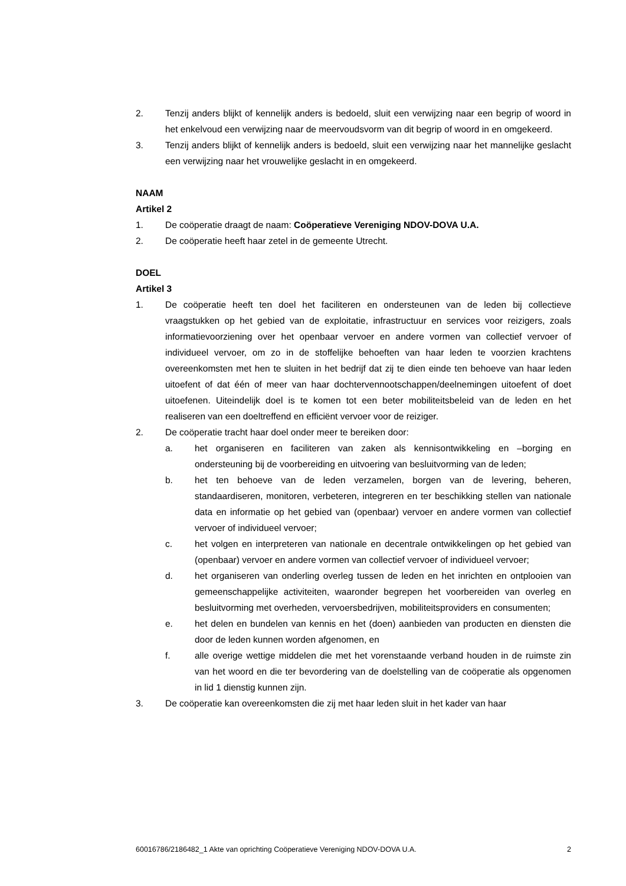2. Tenzij anders blijkt of kennelijk anders is bedoeld, sluit een verwijzing naar een begrip of woord in het enkelvoud een verwijzing naar de meervoudsvorm van dit begrip of woord in en omgekeerd.
3. Tenzij anders blijkt of kennelijk anders is bedoeld, sluit een verwijzing naar het mannelijke geslacht een verwijzing naar het vrouwelijke geslacht in en omgekeerd.
NAAM
Artikel 2
1. De coöperatie draagt de naam: Coöperatieve Vereniging NDOV-DOVA U.A.
2. De coöperatie heeft haar zetel in de gemeente Utrecht.
DOEL
Artikel 3
1. De coöperatie heeft ten doel het faciliteren en ondersteunen van de leden bij collectieve vraagstukken op het gebied van de exploitatie, infrastructuur en services voor reizigers, zoals informatievoorziening over het openbaar vervoer en andere vormen van collectief vervoer of individueel vervoer, om zo in de stoffelijke behoeften van haar leden te voorzien krachtens overeenkomsten met hen te sluiten in het bedrijf dat zij te dien einde ten behoeve van haar leden uitoefent of dat één of meer van haar dochtervennootschappen/deelnemingen uitoefent of doet uitoefenen. Uiteindelijk doel is te komen tot een beter mobiliteitsbeleid van de leden en het realiseren van een doeltreffend en efficiënt vervoer voor de reiziger.
2. De coöperatie tracht haar doel onder meer te bereiken door:
a. het organiseren en faciliteren van zaken als kennisontwikkeling en –borging en ondersteuning bij de voorbereiding en uitvoering van besluitvorming van de leden;
b. het ten behoeve van de leden verzamelen, borgen van de levering, beheren, standaardiseren, monitoren, verbeteren, integreren en ter beschikking stellen van nationale data en informatie op het gebied van (openbaar) vervoer en andere vormen van collectief vervoer of individueel vervoer;
c. het volgen en interpreteren van nationale en decentrale ontwikkelingen op het gebied van (openbaar) vervoer en andere vormen van collectief vervoer of individueel vervoer;
d. het organiseren van onderling overleg tussen de leden en het inrichten en ontplooien van gemeenschappelijke activiteiten, waaronder begrepen het voorbereiden van overleg en besluitvorming met overheden, vervoersbedrijven, mobiliteitsproviders en consumenten;
e. het delen en bundelen van kennis en het (doen) aanbieden van producten en diensten die door de leden kunnen worden afgenomen, en
f. alle overige wettige middelen die met het vorenstaande verband houden in de ruimste zin van het woord en die ter bevordering van de doelstelling van de coöperatie als opgenomen in lid 1 dienstig kunnen zijn.
3. De coöperatie kan overeenkomsten die zij met haar leden sluit in het kader van haar
60016786/2186482_1 Akte van oprichting Coöperatieve Vereniging NDOV-DOVA U.A. 2